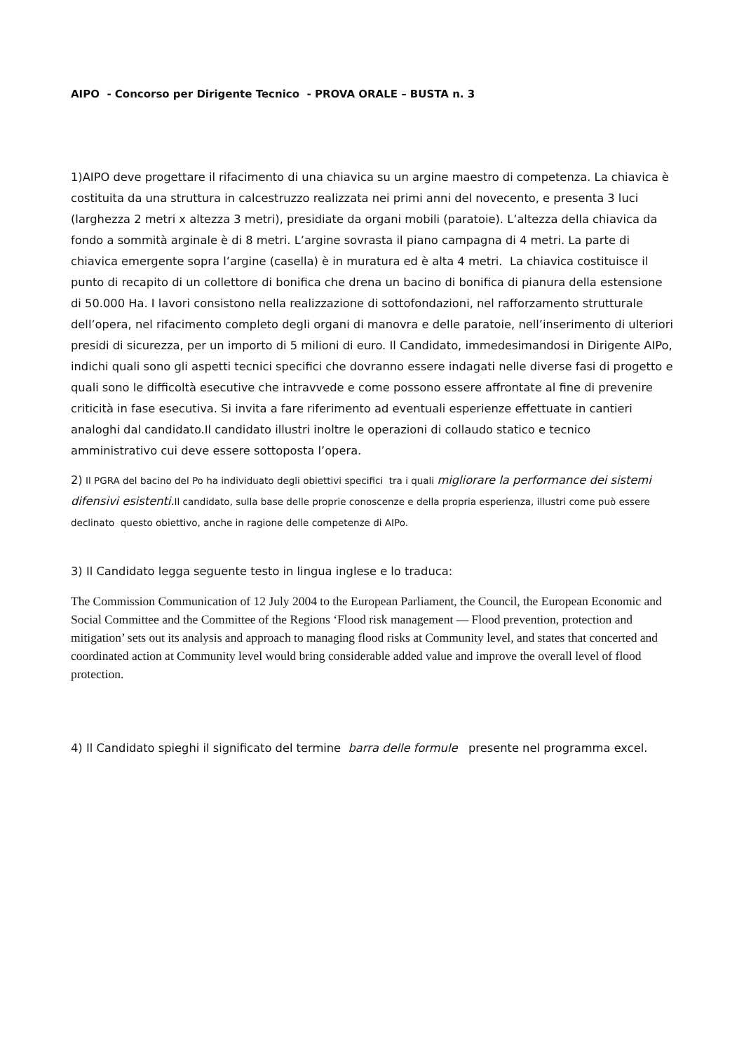AIPO - Concorso per Dirigente Tecnico - PROVA ORALE – BUSTA n. 3
1)AIPO deve progettare il rifacimento di una chiavica su un argine maestro di competenza. La chiavica è costituita da una struttura in calcestruzzo realizzata nei primi anni del novecento, e presenta 3 luci (larghezza 2 metri x altezza 3 metri), presidiate da organi mobili (paratoie). L’altezza della chiavica da fondo a sommità arginale è di 8 metri. L’argine sovrasta il piano campagna di 4 metri. La parte di chiavica emergente sopra l’argine (casella) è in muratura ed è alta 4 metri. La chiavica costituisce il punto di recapito di un collettore di bonifica che drena un bacino di bonifica di pianura della estensione di 50.000 Ha. I lavori consistono nella realizzazione di sottofondazioni, nel rafforzamento strutturale dell’opera, nel rifacimento completo degli organi di manovra e delle paratoie, nell’inserimento di ulteriori presidi di sicurezza, per un importo di 5 milioni di euro. Il Candidato, immedesimandosi in Dirigente AIPo, indichi quali sono gli aspetti tecnici specifici che dovranno essere indagati nelle diverse fasi di progetto e quali sono le difficoltà esecutive che intravvede e come possono essere affrontate al fine di prevenire criticità in fase esecutiva. Si invita a fare riferimento ad eventuali esperienze effettuate in cantieri analoghi dal candidato.Il candidato illustri inoltre le operazioni di collaudo statico e tecnico amministrativo cui deve essere sottoposta l’opera.
2) Il PGRA del bacino del Po ha individuato degli obiettivi specifici tra i quali migliorare la performance dei sistemi difensivi esistenti. Il candidato, sulla base delle proprie conoscenze e della propria esperienza, illustri come può essere declinato questo obiettivo, anche in ragione delle competenze di AIPo.
3) Il Candidato legga seguente testo in lingua inglese e lo traduca:
The Commission Communication of 12 July 2004 to the European Parliament, the Council, the European Economic and Social Committee and the Committee of the Regions ‘Flood risk management — Flood prevention, protection and mitigation’ sets out its analysis and approach to managing flood risks at Community level, and states that concerted and coordinated action at Community level would bring considerable added value and improve the overall level of flood protection.
4) Il Candidato spieghi il significato del termine barra delle formule presente nel programma excel.